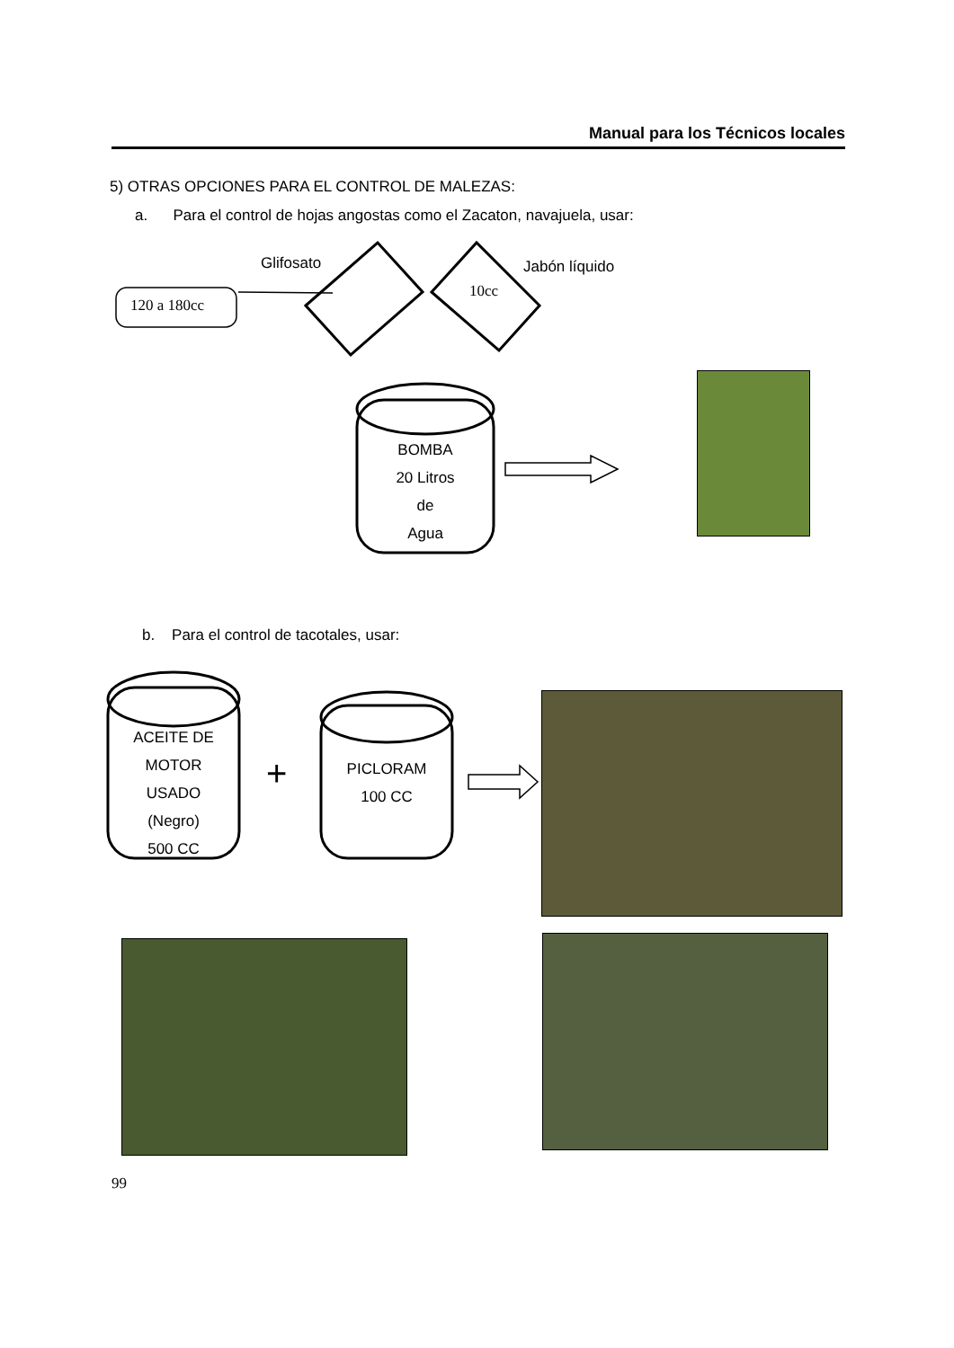Manual para los Técnicos locales
5) OTRAS OPCIONES PARA EL CONTROL DE MALEZAS:
a. Para el control de hojas angostas como el Zacaton, navajuela, usar:
Glifosato Jabón líquido
120 a 180cc
10cc
BOMBA
20 Litros
de
Agua
b. Para el control de tacotales, usar:
ACEITE DE
MOTOR
USADO
(Negro)
500 CC
+
PICLORAM
100 CC
99